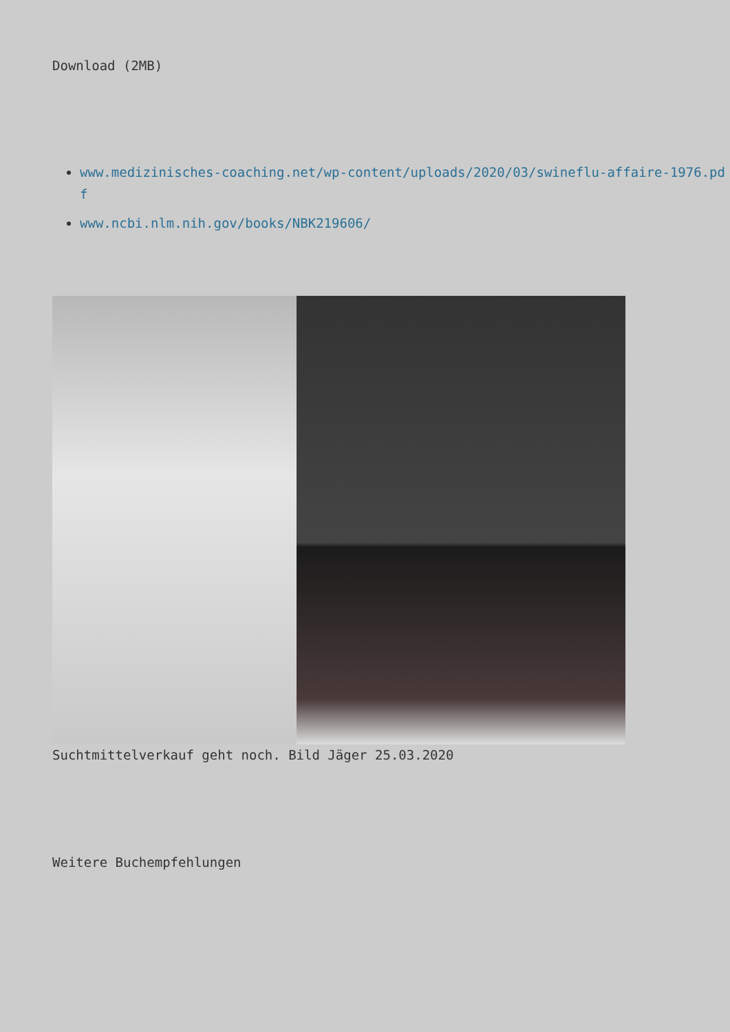Download (2MB)
www.medizinisches-coaching.net/wp-content/uploads/2020/03/swineflu-affaire-1976.pdf
www.ncbi.nlm.nih.gov/books/NBK219606/
Suchtmittelverkauf geht noch. Bild Jäger 25.03.2020
Weitere Buchempfehlungen